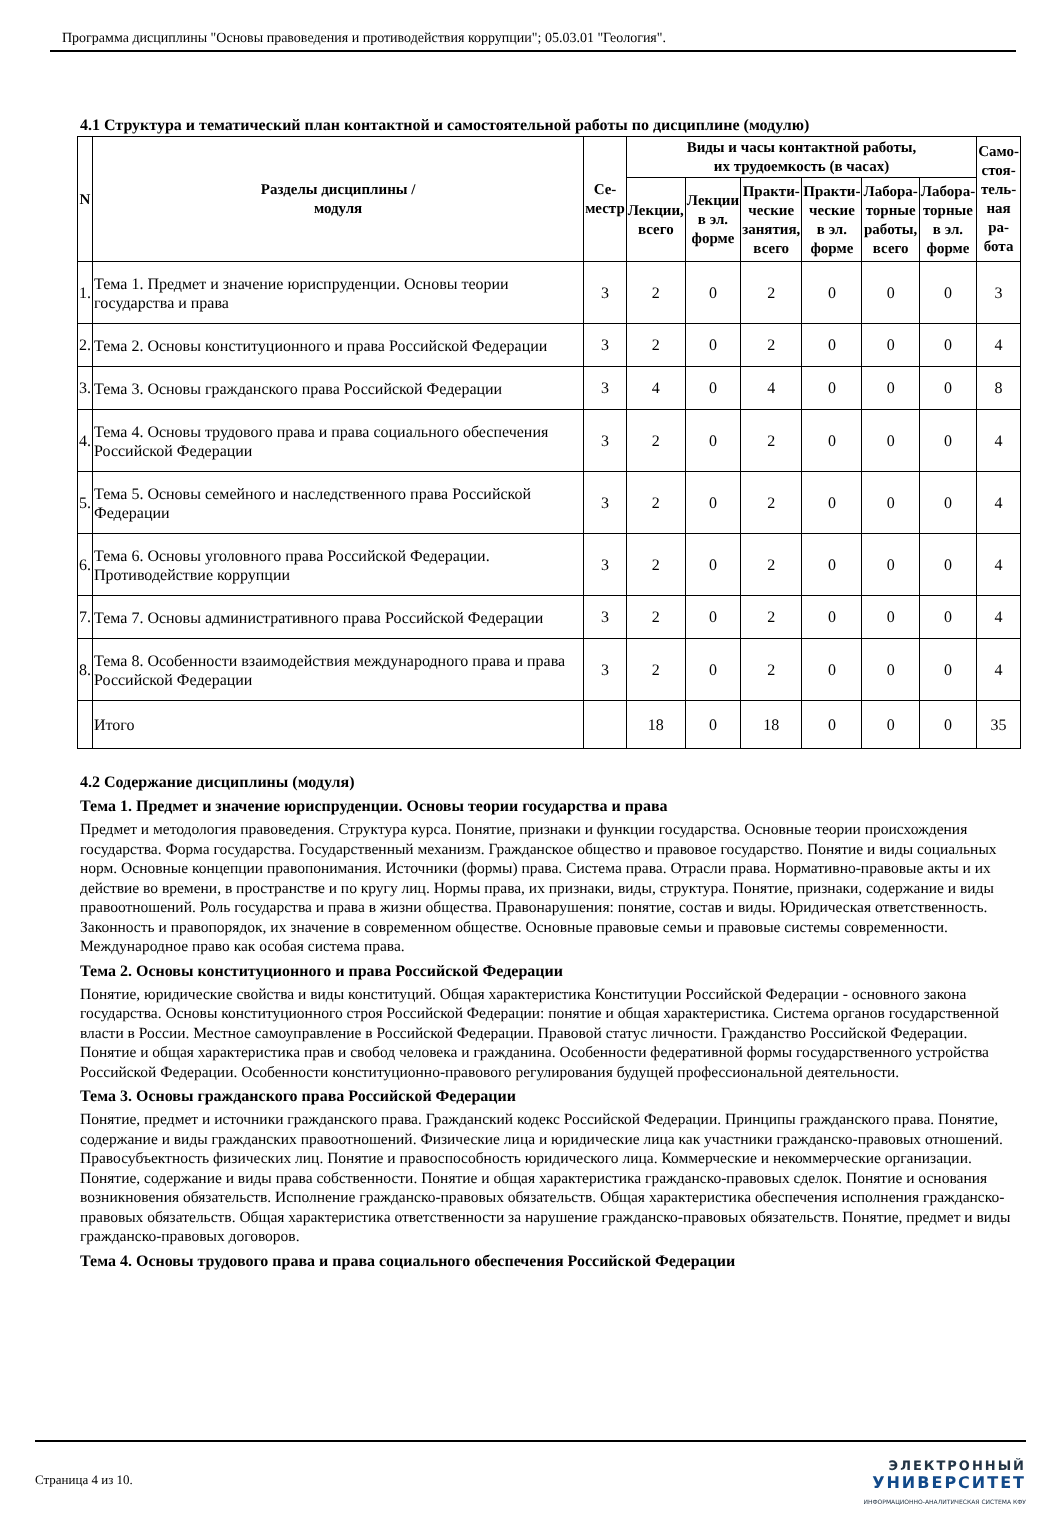Программа дисциплины "Основы правоведения и противодействия коррупции"; 05.03.01 "Геология".
4.1 Структура и тематический план контактной и самостоятельной работы по дисциплине (модулю)
| N | Разделы дисциплины / модуля | Се- местр | Виды и часы контактной работы, их трудоемкость (в часах) | | | | | | Само- стоя- тель- ная ра- бота |
| --- | --- | --- | --- | --- | --- | --- | --- | --- | --- |
| | | | Лекции, всего | Лекции в эл. форме | Практи- ческие занятия, всего | Практи- ческие в эл. форме | Лабора- торные работы, всего | Лабора- торные в эл. форме | |
| 1. | Тема 1. Предмет и значение юриспруденции. Основы теории государства и права | 3 | 2 | 0 | 2 | 0 | 0 | 0 | 3 |
| 2. | Тема 2. Основы конституционного и права Российской Федерации | 3 | 2 | 0 | 2 | 0 | 0 | 0 | 4 |
| 3. | Тема 3. Основы гражданского права Российской Федерации | 3 | 4 | 0 | 4 | 0 | 0 | 0 | 8 |
| 4. | Тема 4. Основы трудового права и права социального обеспечения Российской Федерации | 3 | 2 | 0 | 2 | 0 | 0 | 0 | 4 |
| 5. | Тема 5. Основы семейного и наследственного права Российской Федерации | 3 | 2 | 0 | 2 | 0 | 0 | 0 | 4 |
| 6. | Тема 6. Основы уголовного права Российской Федерации. Противодействие коррупции | 3 | 2 | 0 | 2 | 0 | 0 | 0 | 4 |
| 7. | Тема 7. Основы административного права Российской Федерации | 3 | 2 | 0 | 2 | 0 | 0 | 0 | 4 |
| 8. | Тема 8. Особенности взаимодействия международного права и права Российской Федерации | 3 | 2 | 0 | 2 | 0 | 0 | 0 | 4 |
| | Итого | | 18 | 0 | 18 | 0 | 0 | 0 | 35 |
4.2 Содержание дисциплины (модуля)
Тема 1. Предмет и значение юриспруденции. Основы теории государства и права
Предмет и методология правоведения. Структура курса. Понятие, признаки и функции государства. Основные теории происхождения государства. Форма государства. Государственный механизм. Гражданское общество и правовое государство. Понятие и виды социальных норм. Основные концепции правопонимания. Источники (формы) права. Система права. Отрасли права. Нормативно-правовые акты и их действие во времени, в пространстве и по кругу лиц. Нормы права, их признаки, виды, структура. Понятие, признаки, содержание и виды правоотношений. Роль государства и права в жизни общества. Правонарушения: понятие, состав и виды. Юридическая ответственность. Законность и правопорядок, их значение в современном обществе. Основные правовые семьи и правовые системы современности. Международное право как особая система права.
Тема 2. Основы конституционного и права Российской Федерации
Понятие, юридические свойства и виды конституций. Общая характеристика Конституции Российской Федерации - основного закона государства. Основы конституционного строя Российской Федерации: понятие и общая характеристика. Система органов государственной власти в России. Местное самоуправление в Российской Федерации. Правовой статус личности. Гражданство Российской Федерации. Понятие и общая характеристика прав и свобод человека и гражданина. Особенности федеративной формы государственного устройства Российской Федерации. Особенности конституционно-правового регулирования будущей профессиональной деятельности.
Тема 3. Основы гражданского права Российской Федерации
Понятие, предмет и источники гражданского права. Гражданский кодекс Российской Федерации. Принципы гражданского права. Понятие, содержание и виды гражданских правоотношений. Физические лица и юридические лица как участники гражданско-правовых отношений. Правосубъектность физических лиц. Понятие и правоспособность юридического лица. Коммерческие и некоммерческие организации. Понятие, содержание и виды права собственности. Понятие и общая характеристика гражданско-правовых сделок. Понятие и основания возникновения обязательств. Исполнение гражданско-правовых обязательств. Общая характеристика обеспечения исполнения гражданско-правовых обязательств. Общая характеристика ответственности за нарушение гражданско-правовых обязательств. Понятие, предмет и виды гражданско-правовых договоров.
Тема 4. Основы трудового права и права социального обеспечения Российской Федерации
Страница 4 из 10.
ЭЛЕКТРОННЫЙ
УНИВЕРСИТЕТ
ИНФОРМАЦИОННО-АНАЛИТИЧЕСКАЯ СИСТЕМА КФУ